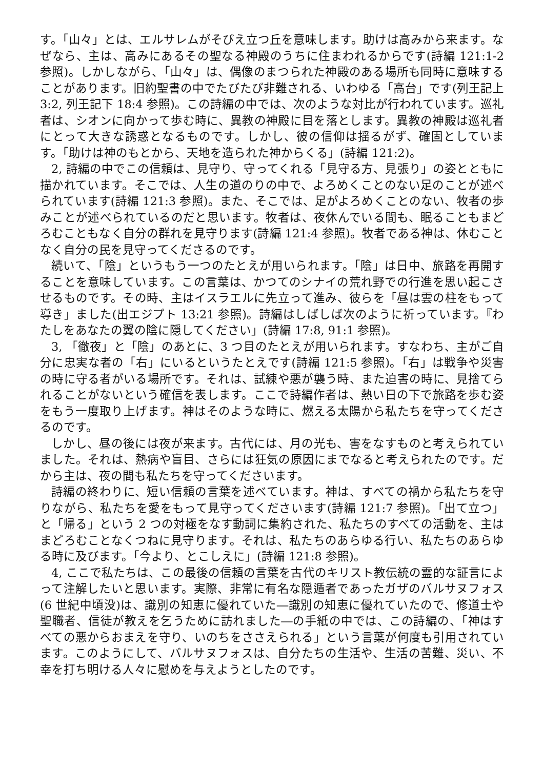す。「山々」とは、エルサレムがそびえ立つ丘を意味します。助けは高みから来ます。なぜなら、主は、高みにあるその聖なる神殿のうちに住まわれるからです(詩編 121:1-2 参照)。しかしながら、「山々」は、偶像のまつられた神殿のある場所も同時に意味することがあります。旧約聖書の中でたびたび非難される、いわゆる「高台」です(列王記上 3:2, 列王記下 18:4 参照)。この詩編の中では、次のような対比が行われています。巡礼者は、シオンに向かって歩む時に、異教の神殿に目を落とします。異教の神殿は巡礼者にとって大きな誘惑となるものです。しかし、彼の信仰は揺るがず、確固としています。「助けは神のもとから、天地を造られた神からくる」(詩編 121:2)。
2, 詩編の中でこの信頼は、見守り、守ってくれる「見守る方、見張り」の姿とともに描かれています。そこでは、人生の道のりの中で、よろめくことのない足のことが述べられています(詩編 121:3 参照)。また、そこでは、足がよろめくことのない、牧者の歩みことが述べられているのだと思います。牧者は、夜休んでいる間も、眠ることもまどろむこともなく自分の群れを見守ります(詩編 121:4 参照)。牧者である神は、休むことなく自分の民を見守ってくださるのです。
続いて、「陰」というもう一つのたとえが用いられます。「陰」は日中、旅路を再開することを意味しています。この言葉は、かつてのシナイの荒れ野での行進を思い起こさせるものです。その時、主はイスラエルに先立って進み、彼らを「昼は雲の柱をもって導き」ました(出エジプト 13:21 参照)。詩編はしばしば次のように祈っています。『わたしをあなたの翼の陰に隠してください」(詩編 17:8, 91:1 参照)。
3, 「徹夜」と「陰」のあとに、3 つ目のたとえが用いられます。すなわち、主がご自分に忠実な者の「右」にいるというたとえです(詩編 121:5 参照)。「右」は戦争や災害の時に守る者がいる場所です。それは、試練や悪が襲う時、また迫害の時に、見捨てられることがないという確信を表します。ここで詩編作者は、熱い日の下で旅路を歩む姿をもう一度取り上げます。神はそのような時に、燃える太陽から私たちを守ってくださるのです。
しかし、昼の後には夜が来ます。古代には、月の光も、害をなすものと考えられていました。それは、熱病や盲目、さらには狂気の原因にまでなると考えられたのです。だから主は、夜の間も私たちを守ってくださいます。
詩編の終わりに、短い信頼の言葉を述べています。神は、すべての禍から私たちを守りながら、私たちを愛をもって見守ってくださいます(詩編 121:7 参照)。「出て立つ」と「帰る」という 2 つの対極をなす動詞に集約された、私たちのすべての活動を、主はまどろむことなくつねに見守ります。それは、私たちのあらゆる行い、私たちのあらゆる時に及びます。「今より、とこしえに」(詩編 121:8 参照)。
4, ここで私たちは、この最後の信頼の言葉を古代のキリスト教伝統の霊的な証言によって注解したいと思います。実際、非常に有名な隠遁者であったガザのバルサヌフォス(6 世紀中頃没)は、識別の知恵に優れていた―識別の知恵に優れていたので、修道士や聖職者、信徒が教えを乞うために訪れました―の手紙の中では、この詩編の、「神はすべての悪からおまえを守り、いのちをささえられる」という言葉が何度も引用されています。このようにして、バルサヌフォスは、自分たちの生活や、生活の苦難、災い、不幸を打ち明ける人々に慰めを与えようとしたのです。